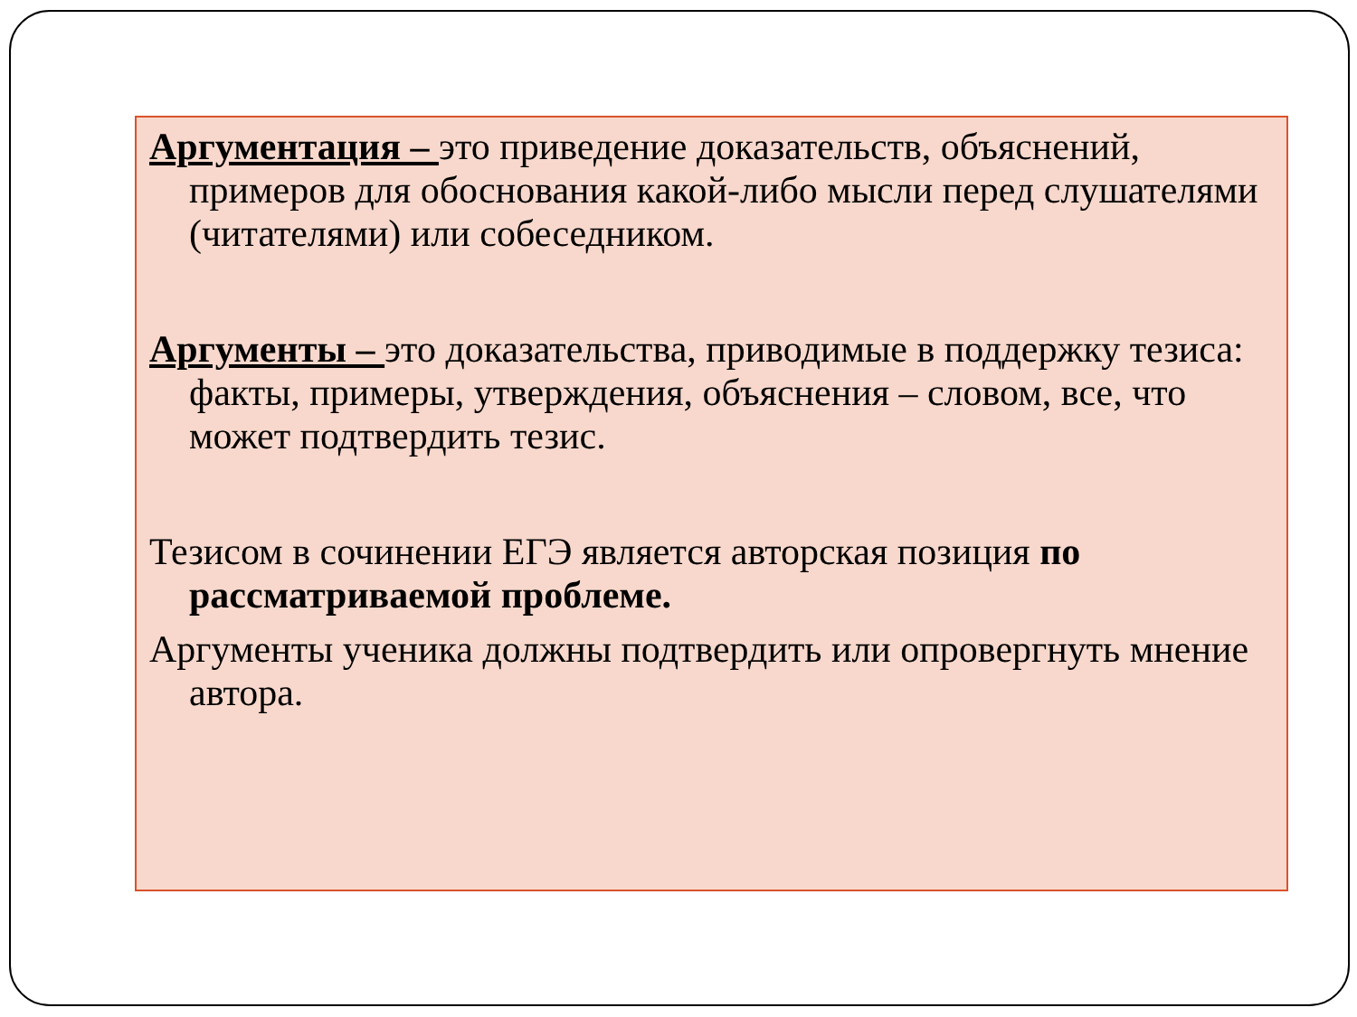Аргументация – это приведение доказательств, объяснений, примеров для обоснования какой-либо мысли перед слушателями (читателями) или собеседником.
Аргументы – это доказательства, приводимые в поддержку тезиса: факты, примеры, утверждения, объяснения – словом, все, что может подтвердить тезис.
Тезисом в сочинении ЕГЭ является авторская позиция по рассматриваемой проблеме.
Аргументы ученика должны подтвердить или опровергнуть мнение автора.